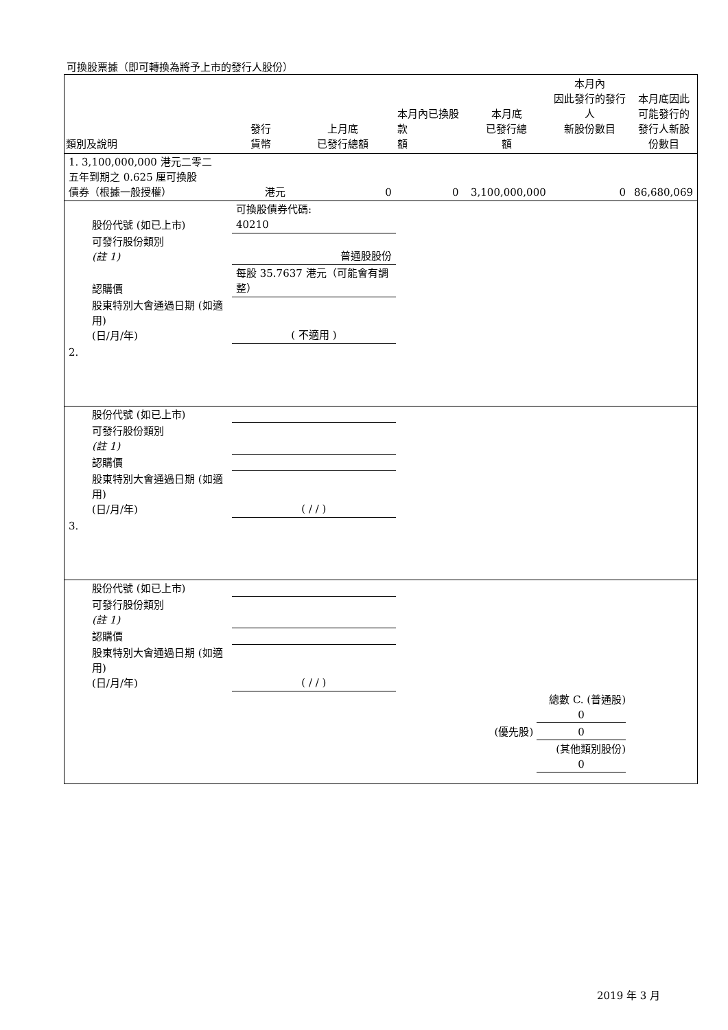可換股票據（即可轉換為將予上市的發行人股份）
| 類別及說明 | 發行 貨幣 | 上月底 已發行總額 | 本月內已換股款 額 | 本月底 已發行總 額 | 本月內 因此發行的發行人 新股份數目 | 本月底因此 可能發行的 發行人新股 份數目 |
| --- | --- | --- | --- | --- | --- | --- |
| 1. 3,100,000,000 港元二零二 五年到期之 0.625 厘可換股 債券（根據一般授權） | 港元 | 0 | 0 | 3,100,000,000 | 0 | 86,680,069 |
| 股份代號 (如已上市) | 可換股債券代碼: 40210 | | | | | |
| 可發行股份類別 (註 1) | 普通股股份 | | | | | |
| 認購價 | 每股 35.7637 港元（可能會有調整） | | | | | |
| 股東特別大會通過日期 (如適用) (日/月/年) | ( 不適用 ) | | | | | |
| 2. | | | | | | |
| 股份代號 (如已上市) | | | | | | |
| 可發行股份類別 (註 1) | | | | | | |
| 認購價 | | | | | | |
| 股東特別大會通過日期 (如適用) (日/月/年) | ( / / ) | | | | | |
| 3. | | | | | | |
| 股份代號 (如已上市) | | | | | | |
| 可發行股份類別 (註 1) | | | | | | |
| 認購價 | | | | | | |
| 股東特別大會通過日期 (如適用) (日/月/年) | ( / / ) | | | | | |
| | | | | 總數 C. (普通股) 0 | | |
| | | | | (優先股) 0 | | |
| | | | | (其他類別股份) 0 | | |
2019 年 3 月